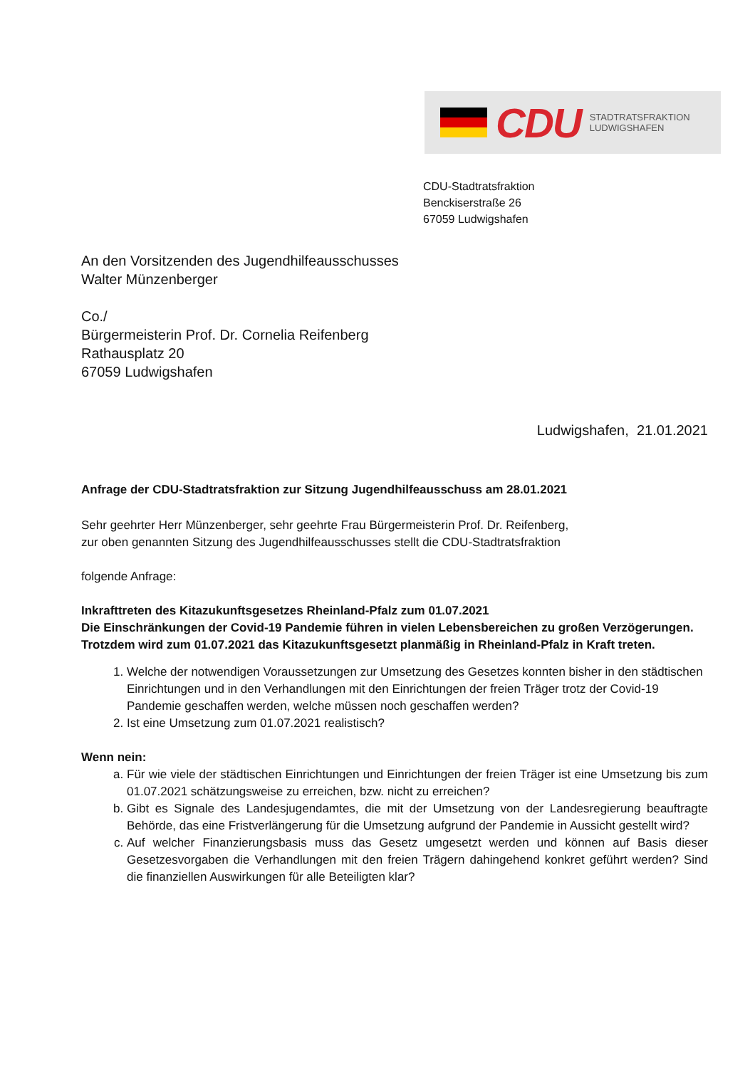CDU
STADTRATSFRAKTION
LUDWIGSHAFEN
CDU-Stadtratsfraktion
Benckiserstraße 26
67059 Ludwigshafen
An den Vorsitzenden des Jugendhilfeausschusses
Walter Münzenberger
Co./
Bürgermeisterin Prof. Dr. Cornelia Reifenberg
Rathausplatz 20
67059 Ludwigshafen
Ludwigshafen, 21.01.2021
Anfrage der CDU-Stadtratsfraktion zur Sitzung Jugendhilfeausschuss am 28.01.2021
Sehr geehrter Herr Münzenberger, sehr geehrte Frau Bürgermeisterin Prof. Dr. Reifenberg,
zur oben genannten Sitzung des Jugendhilfeausschusses stellt die CDU-Stadtratsfraktion
folgende Anfrage:
Inkrafttreten des Kitazukunftsgesetzes Rheinland-Pfalz zum 01.07.2021
Die Einschränkungen der Covid-19 Pandemie führen in vielen Lebensbereichen zu großen Verzögerungen. Trotzdem wird zum 01.07.2021 das Kitazukunftsgesetzt planmäßig in Rheinland-Pfalz in Kraft treten.
1. Welche der notwendigen Voraussetzungen zur Umsetzung des Gesetzes konnten bisher in den städtischen Einrichtungen und in den Verhandlungen mit den Einrichtungen der freien Träger trotz der Covid-19 Pandemie geschaffen werden, welche müssen noch geschaffen werden?
2. Ist eine Umsetzung zum 01.07.2021 realistisch?
Wenn nein:
a. Für wie viele der städtischen Einrichtungen und Einrichtungen der freien Träger ist eine Umsetzung bis zum 01.07.2021 schätzungsweise zu erreichen, bzw. nicht zu erreichen?
b. Gibt es Signale des Landesjugendamtes, die mit der Umsetzung von der Landesregierung beauftragte Behörde, das eine Fristverlängerung für die Umsetzung aufgrund der Pandemie in Aussicht gestellt wird?
c. Auf welcher Finanzierungsbasis muss das Gesetz umgesetzt werden und können auf Basis dieser Gesetzesvorgaben die Verhandlungen mit den freien Trägern dahingehend konkret geführt werden? Sind die finanziellen Auswirkungen für alle Beteiligten klar?